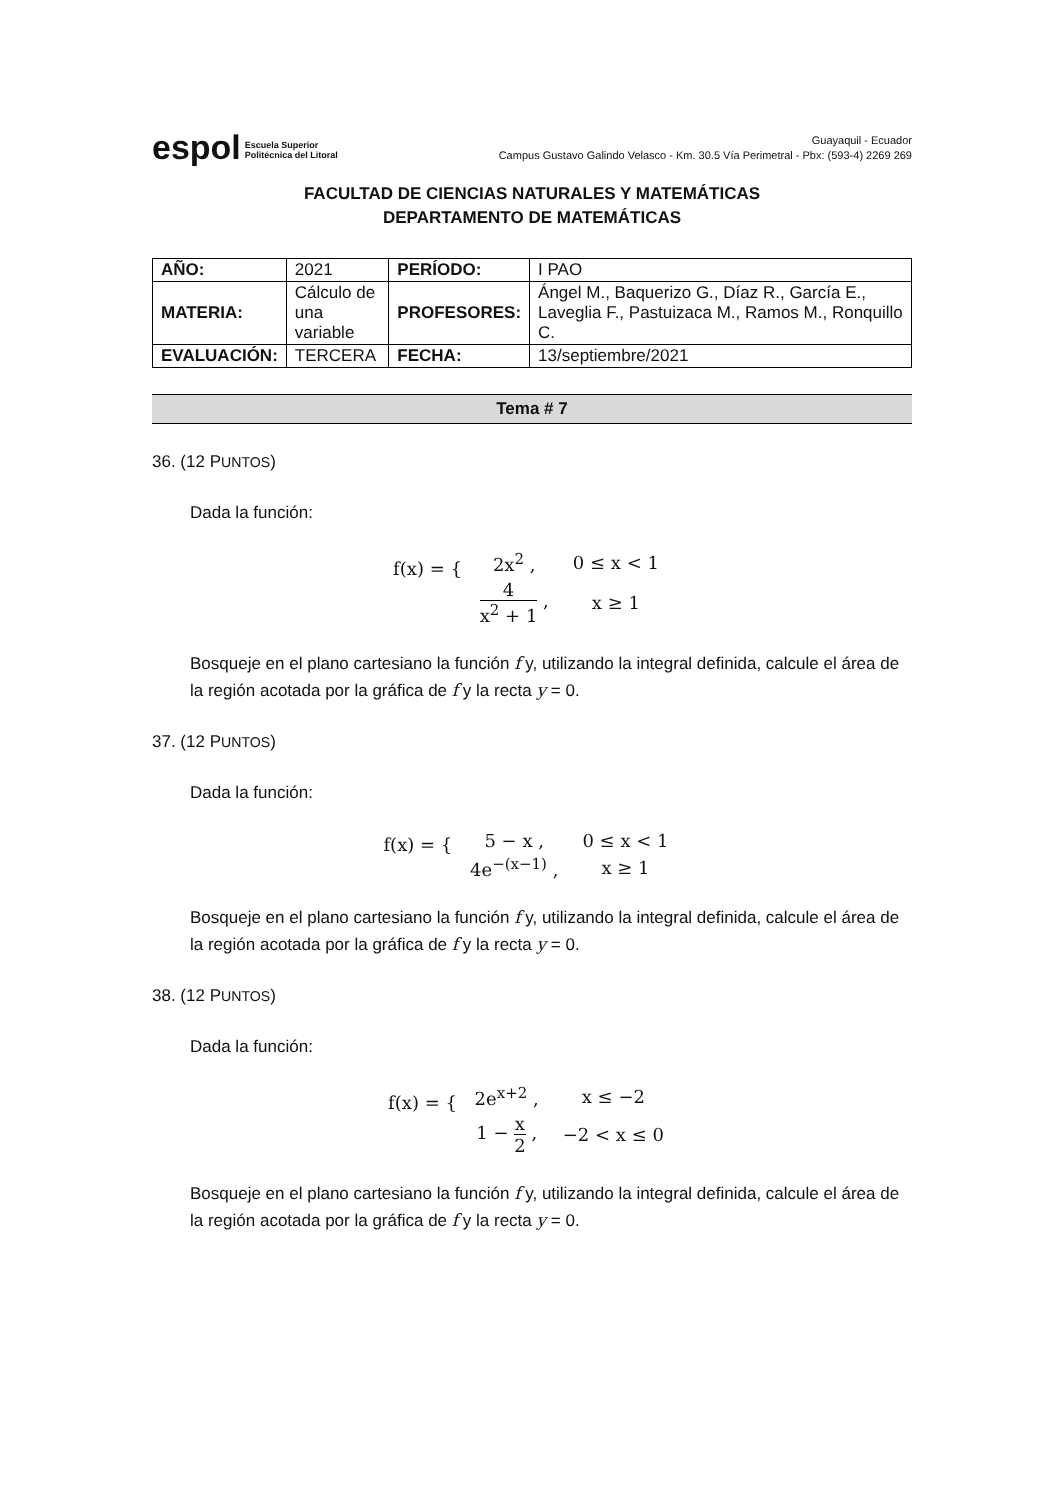espol Escuela Superior
Politécnica del Litoral
Guayaquil - Ecuador
Campus Gustavo Galindo Velasco - Km. 30.5 Vía Perimetral - Pbx: (593-4) 2269 269
FACULTAD DE CIENCIAS NATURALES Y MATEMÁTICAS
DEPARTAMENTO DE MATEMÁTICAS
| AÑO: | 2021 | PERÍODO: | I PAO |
| MATERIA: | Cálculo de una variable | PROFESORES: | Ángel M., Baquerizo G., Díaz R., García E., Laveglia F., Pastuizaca M., Ramos M., Ronquillo C. |
| EVALUACIÓN: | TERCERA | FECHA: | 13/septiembre/2021 |
Tema # 7
36. (12 PUNTOS)
Dada la función:
f(x) = {
| 2x<sup>2</sup> , | 0 ≤ x < 1 |
| 4 x<sup>2</sup> + 1 , | x ≥ 1 |
Bosqueje en el plano cartesiano la función f y, utilizando la integral definida, calcule el área de la región acotada por la gráfica de f y la recta y = 0.
37. (12 PUNTOS)
Dada la función:
f(x) = {
| 5 − x , | 0 ≤ x < 1 |
| 4e<sup>−(x−1)</sup> , | x ≥ 1 |
Bosqueje en el plano cartesiano la función f y, utilizando la integral definida, calcule el área de la región acotada por la gráfica de f y la recta y = 0.
38. (12 PUNTOS)
Dada la función:
f(x) = {
| 2e<sup>x+2</sup> , | x ≤ −2 |
| 1 − x 2 , | −2 < x ≤ 0 |
Bosqueje en el plano cartesiano la función f y, utilizando la integral definida, calcule el área de la región acotada por la gráfica de f y la recta y = 0.